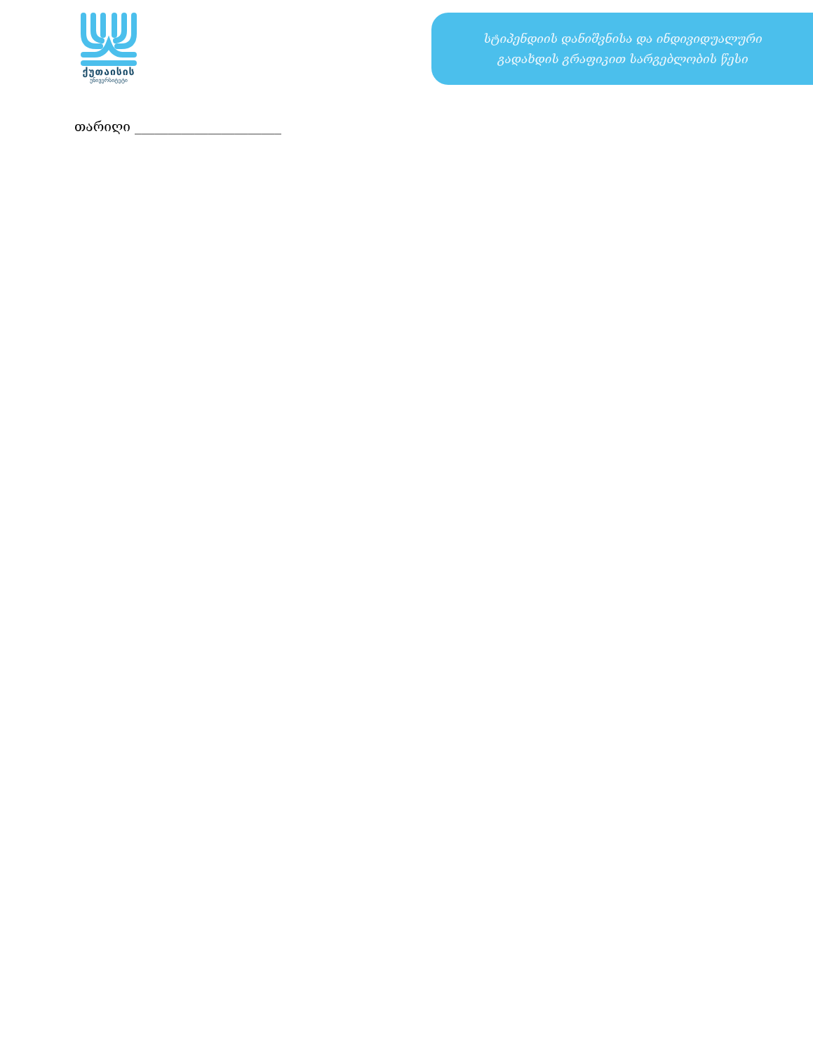ქუთაისის
უნივერსიტეტი
სტიპენდიის დანიშვნისა და ინდივიდუალური
გადახდის გრაფიკით სარგებლობის წესი
თარიღი ______________________